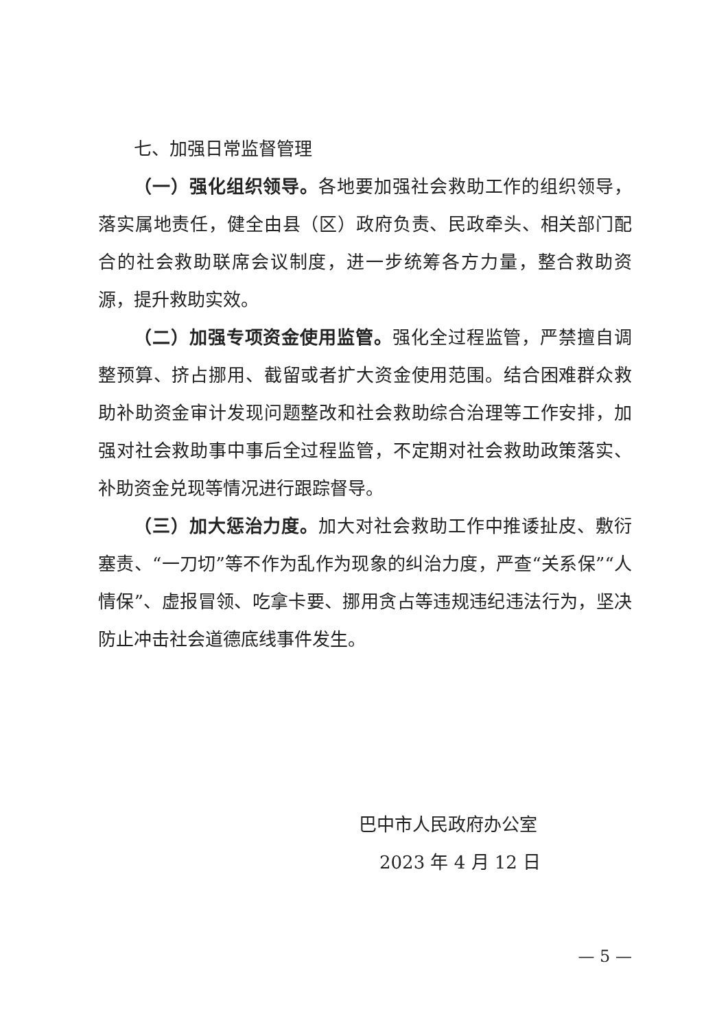七、加强日常监督管理
（一）强化组织领导。各地要加强社会救助工作的组织领导，落实属地责任，健全由县（区）政府负责、民政牵头、相关部门配合的社会救助联席会议制度，进一步统筹各方力量，整合救助资源，提升救助实效。
（二）加强专项资金使用监管。强化全过程监管，严禁擅自调整预算、挤占挪用、截留或者扩大资金使用范围。结合困难群众救助补助资金审计发现问题整改和社会救助综合治理等工作安排，加强对社会救助事中事后全过程监管，不定期对社会救助政策落实、补助资金兑现等情况进行跟踪督导。
（三）加大惩治力度。加大对社会救助工作中推诿扯皮、敷衍塞责、“一刀切”等不作为乱作为现象的纠治力度，严查“关系保”“人情保”、虚报冒领、吃拿卡要、挪用贪占等违规违纪违法行为，坚决防止冲击社会道德底线事件发生。
巴中市人民政府办公室
2023 年 4 月 12 日
— 5 —